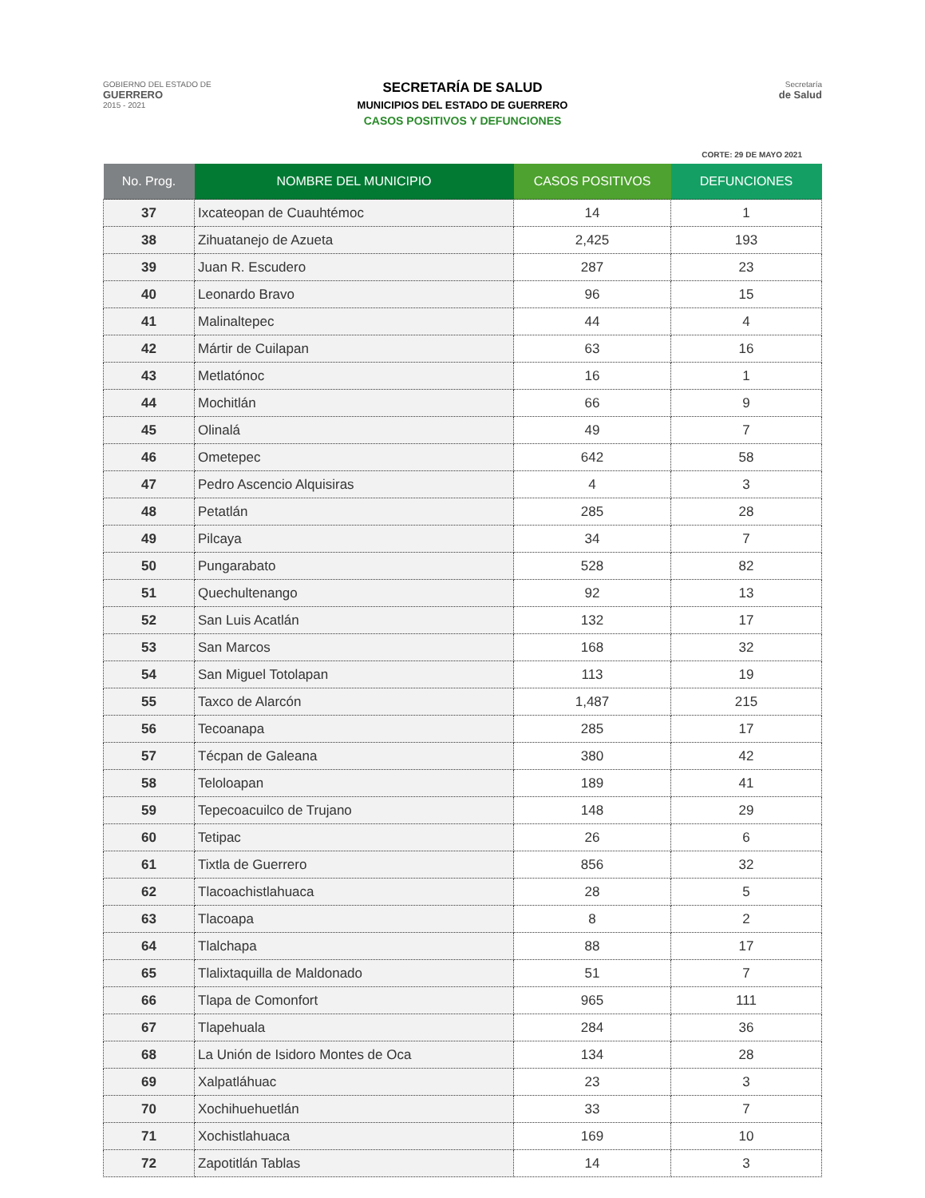GOBIERNO DEL ESTADO DE
GUERRERO
2015 - 2021
SECRETARÍA DE SALUD
MUNICIPIOS DEL ESTADO DE GUERRERO
CASOS POSITIVOS Y DEFUNCIONES
Secretaría
de Salud
CORTE: 29 DE MAYO 2021
| No. Prog. | NOMBRE DEL MUNICIPIO | CASOS POSITIVOS | DEFUNCIONES |
| --- | --- | --- | --- |
| 37 | Ixcateopan de Cuauhtémoc | 14 | 1 |
| 38 | Zihuatanejo de Azueta | 2,425 | 193 |
| 39 | Juan R. Escudero | 287 | 23 |
| 40 | Leonardo Bravo | 96 | 15 |
| 41 | Malinaltepec | 44 | 4 |
| 42 | Mártir de Cuilapan | 63 | 16 |
| 43 | Metlatónoc | 16 | 1 |
| 44 | Mochitlán | 66 | 9 |
| 45 | Olinalá | 49 | 7 |
| 46 | Ometepec | 642 | 58 |
| 47 | Pedro Ascencio Alquisiras | 4 | 3 |
| 48 | Petatlán | 285 | 28 |
| 49 | Pilcaya | 34 | 7 |
| 50 | Pungarabato | 528 | 82 |
| 51 | Quechultenango | 92 | 13 |
| 52 | San Luis Acatlán | 132 | 17 |
| 53 | San Marcos | 168 | 32 |
| 54 | San Miguel Totolapan | 113 | 19 |
| 55 | Taxco de Alarcón | 1,487 | 215 |
| 56 | Tecoanapa | 285 | 17 |
| 57 | Técpan de Galeana | 380 | 42 |
| 58 | Teloloapan | 189 | 41 |
| 59 | Tepecoacuilco de Trujano | 148 | 29 |
| 60 | Tetipac | 26 | 6 |
| 61 | Tixtla de Guerrero | 856 | 32 |
| 62 | Tlacoachistlahuaca | 28 | 5 |
| 63 | Tlacoapa | 8 | 2 |
| 64 | Tlalchapa | 88 | 17 |
| 65 | Tlalixtaquilla de Maldonado | 51 | 7 |
| 66 | Tlapa de Comonfort | 965 | 111 |
| 67 | Tlapehuala | 284 | 36 |
| 68 | La Unión de Isidoro Montes de Oca | 134 | 28 |
| 69 | Xalpatláhuac | 23 | 3 |
| 70 | Xochihuehuetlán | 33 | 7 |
| 71 | Xochistlahuaca | 169 | 10 |
| 72 | Zapotitlán Tablas | 14 | 3 |